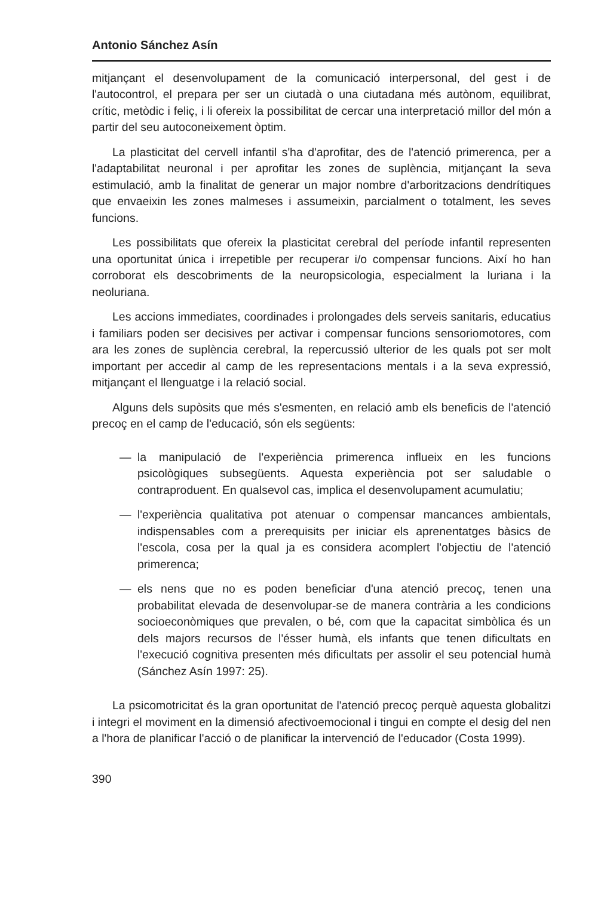Antonio Sánchez Asín
mitjançant el desenvolupament de la comunicació interpersonal, del gest i de l'autocontrol, el prepara per ser un ciutadà o una ciutadana més autònom, equilibrat, crític, metòdic i feliç, i li ofereix la possibilitat de cercar una interpretació millor del món a partir del seu autoconeixement òptim.
La plasticitat del cervell infantil s'ha d'aprofitar, des de l'atenció primerenca, per a l'adaptabilitat neuronal i per aprofitar les zones de suplència, mitjançant la seva estimulació, amb la finalitat de generar un major nombre d'arboritzacions dendrítiques que envaeixin les zones malmeses i assumeixin, parcialment o totalment, les seves funcions.
Les possibilitats que ofereix la plasticitat cerebral del període infantil representen una oportunitat única i irrepetible per recuperar i/o compensar funcions. Així ho han corroborat els descobriments de la neuropsicologia, especialment la luriana i la neoluriana.
Les accions immediates, coordinades i prolongades dels serveis sanitaris, educatius i familiars poden ser decisives per activar i compensar funcions sensoriomotores, com ara les zones de suplència cerebral, la repercussió ulterior de les quals pot ser molt important per accedir al camp de les representacions mentals i a la seva expressió, mitjançant el llenguatge i la relació social.
Alguns dels supòsits que més s'esmenten, en relació amb els beneficis de l'atenció precoç en el camp de l'educació, són els següents:
— la manipulació de l'experiència primerenca influeix en les funcions psicològiques subsegüents. Aquesta experiència pot ser saludable o contraproduent. En qualsevol cas, implica el desenvolupament acumulatiu;
— l'experiència qualitativa pot atenuar o compensar mancances ambientals, indispensables com a prerequisits per iniciar els aprenentatges bàsics de l'escola, cosa per la qual ja es considera acomplert l'objectiu de l'atenció primerenca;
— els nens que no es poden beneficiar d'una atenció precoç, tenen una probabilitat elevada de desenvolupar-se de manera contrària a les condicions socioeconòmiques que prevalen, o bé, com que la capacitat simbòlica és un dels majors recursos de l'ésser humà, els infants que tenen dificultats en l'execució cognitiva presenten més dificultats per assolir el seu potencial humà (Sánchez Asín 1997: 25).
La psicomotricitat és la gran oportunitat de l'atenció precoç perquè aquesta globalitzi i integri el moviment en la dimensió afectivoemocional i tingui en compte el desig del nen a l'hora de planificar l'acció o de planificar la intervenció de l'educador (Costa 1999).
390